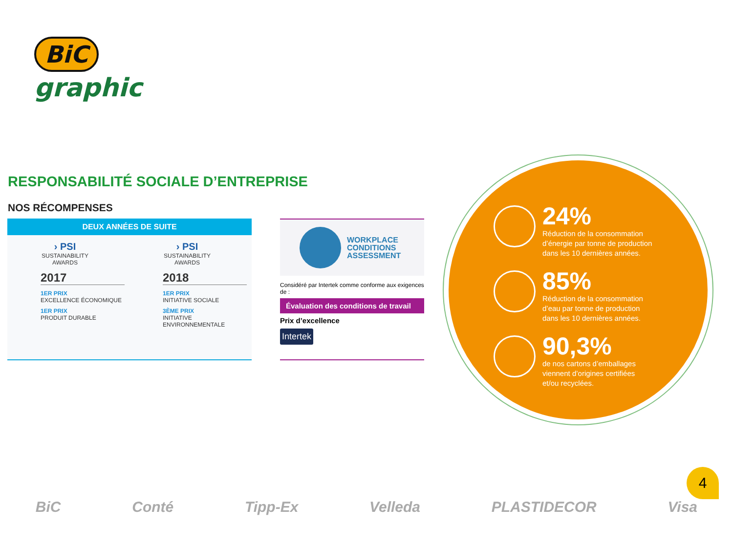BiC
graphic
RESPONSABILITÉ SOCIALE D’ENTREPRISE
NOS RÉCOMPENSES
DEUX ANNÉES DE SUITE
› PSI
SUSTAINABILITY
AWARDS
2017
1ER PRIX
EXCELLENCE ÉCONOMIQUE
1ER PRIX
PRODUIT DURABLE
› PSI
SUSTAINABILITY
AWARDS
2018
1ER PRIX
INITIATIVE SOCIALE
3ÈME PRIX
INITIATIVE
ENVIRONNEMENTALE
WORKPLACE
CONDITIONS
ASSESSMENT
Considéré par Intertek comme conforme aux exigences de :
Évaluation des conditions de travail
Prix d’excellence
Intertek
24%
Réduction de la consommation
d’énergie par tonne de production
dans les 10 dernières années.
85%
Réduction de la consommation
d’eau par tonne de production
dans les 10 dernières années.
90,3%
de nos cartons d’emballages
viennent d’origines certifiées
et/ou recyclées.
4
BiC Conté Tipp-Ex Velleda PLASTIDECOR Visa